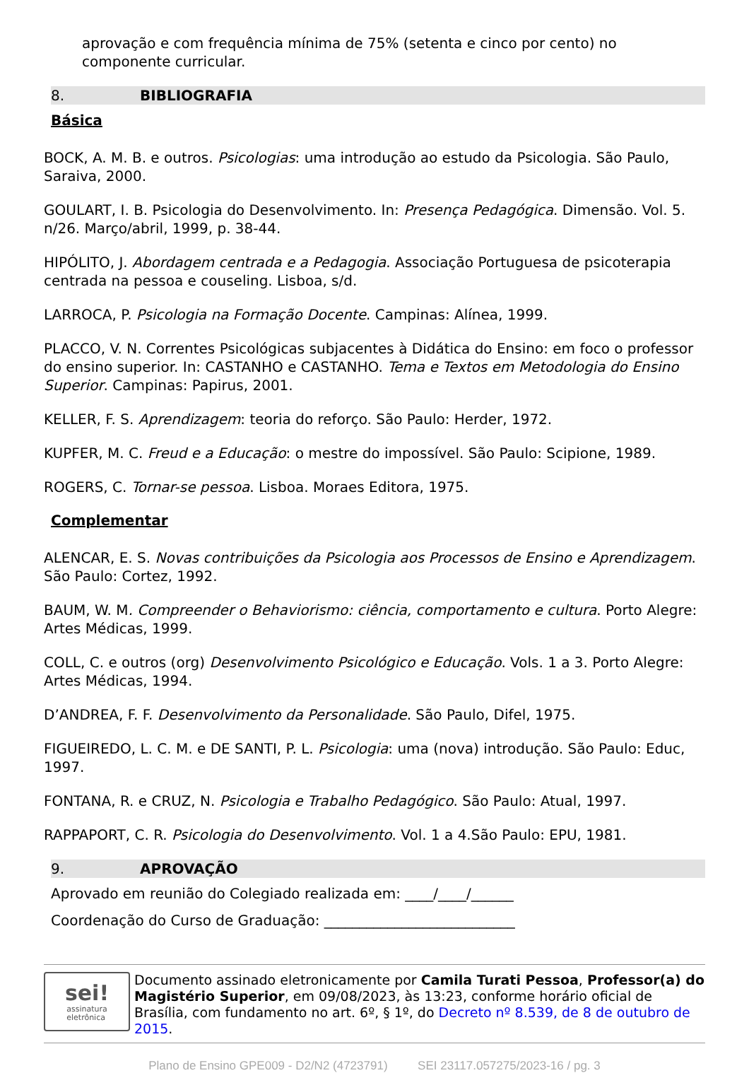aprovação e com frequência mínima de 75% (setenta e cinco por cento) no componente curricular.
8. BIBLIOGRAFIA
Básica
BOCK, A. M. B. e outros. Psicologias: uma introdução ao estudo da Psicologia. São Paulo, Saraiva, 2000.
GOULART, I. B. Psicologia do Desenvolvimento. In: Presença Pedagógica. Dimensão. Vol. 5. n/26. Março/abril, 1999, p. 38-44.
HIPÓLITO, J. Abordagem centrada e a Pedagogia. Associação Portuguesa de psicoterapia centrada na pessoa e couseling. Lisboa, s/d.
LARROCA, P. Psicologia na Formação Docente. Campinas: Alínea, 1999.
PLACCO, V. N. Correntes Psicológicas subjacentes à Didática do Ensino: em foco o professor do ensino superior. In: CASTANHO e CASTANHO. Tema e Textos em Metodologia do Ensino Superior. Campinas: Papirus, 2001.
KELLER, F. S. Aprendizagem: teoria do reforço. São Paulo: Herder, 1972.
KUPFER, M. C. Freud e a Educação: o mestre do impossível. São Paulo: Scipione, 1989.
ROGERS, C. Tornar-se pessoa. Lisboa. Moraes Editora, 1975.
Complementar
ALENCAR, E. S. Novas contribuições da Psicologia aos Processos de Ensino e Aprendizagem. São Paulo: Cortez, 1992.
BAUM, W. M. Compreender o Behaviorismo: ciência, comportamento e cultura. Porto Alegre: Artes Médicas, 1999.
COLL, C. e outros (org) Desenvolvimento Psicológico e Educação. Vols. 1 a 3. Porto Alegre: Artes Médicas, 1994.
D’ANDREA, F. F. Desenvolvimento da Personalidade. São Paulo, Difel, 1975.
FIGUEIREDO, L. C. M. e DE SANTI, P. L. Psicologia: uma (nova) introdução. São Paulo: Educ, 1997.
FONTANA, R. e CRUZ, N. Psicologia e Trabalho Pedagógico. São Paulo: Atual, 1997.
RAPPAPORT, C. R. Psicologia do Desenvolvimento. Vol. 1 a 4.São Paulo: EPU, 1981.
9. APROVAÇÃO
Aprovado em reunião do Colegiado realizada em: ____/____/______
Coordenação do Curso de Graduação: ___________________________
sei!
assinatura
eletrônica
Documento assinado eletronicamente por Camila Turati Pessoa, Professor(a) do Magistério Superior, em 09/08/2023, às 13:23, conforme horário oficial de Brasília, com fundamento no art. 6º, § 1º, do Decreto nº 8.539, de 8 de outubro de 2015.
Plano de Ensino GPE009 - D2/N2 (4723791) SEI 23117.057275/2023-16 / pg. 3